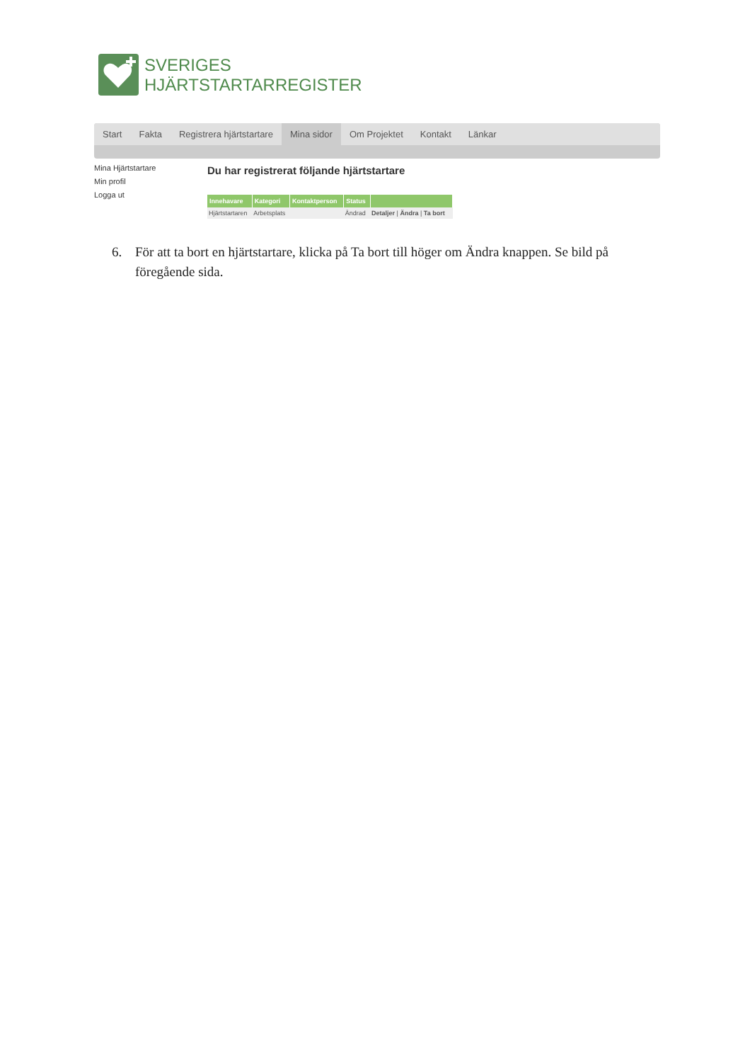SVERIGES
HJÄRTSTARTARREGISTER
Start Fakta Registrera hjärtstartare Mina sidor Om Projektet Kontakt Länkar
Mina Hjärtstartare
Min profil
Logga ut
Du har registrerat följande hjärtstartare
| Innehavare | Kategori | Kontaktperson | Status | |
| --- | --- | --- | --- | --- |
| Hjärtstartaren | Arbetsplats | | Ändrad | Detaljer / Ändra / Ta bort |
6. För att ta bort en hjärtstartare, klicka på Ta bort till höger om Ändra knappen. Se bild på föregående sida.